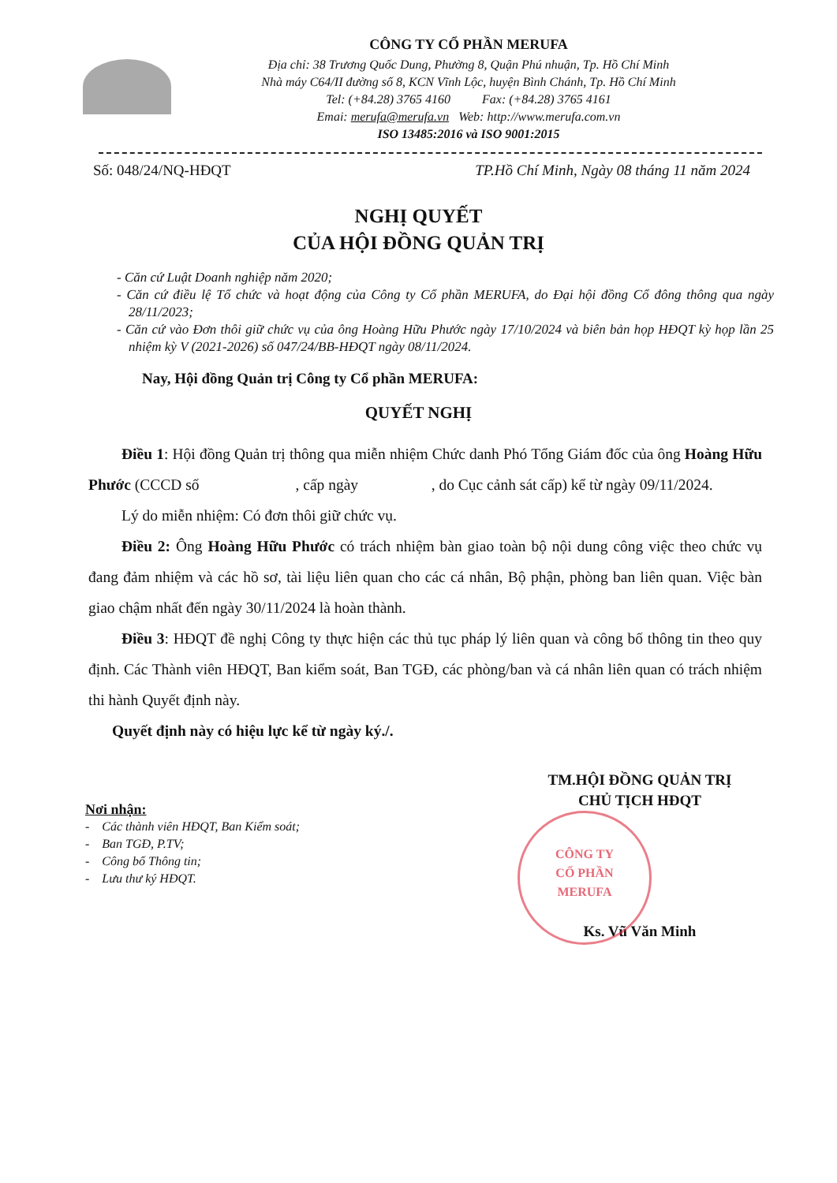CÔNG TY CỔ PHẦN MERUFA
Địa chỉ: 38 Trương Quốc Dung, Phường 8, Quận Phú nhuận, Tp. Hồ Chí Minh
Nhà máy C64/II đường số 8, KCN Vĩnh Lộc, huyện Bình Chánh, Tp. Hồ Chí Minh
Tel: (+84.28) 3765 4160 Fax: (+84.28) 3765 4161
Emai: merufa@merufa.vn Web: http://www.merufa.com.vn
ISO 13485:2016 và ISO 9001:2015
Số: 048/24/NQ-HĐQT TP.Hồ Chí Minh, Ngày 08 tháng 11 năm 2024
NGHỊ QUYẾT
CỦA HỘI ĐỒNG QUẢN TRỊ
- Căn cứ Luật Doanh nghiệp năm 2020;
- Căn cứ điều lệ Tổ chức và hoạt động của Công ty Cổ phần MERUFA, do Đại hội đồng Cổ đông thông qua ngày 28/11/2023;
- Căn cứ vào Đơn thôi giữ chức vụ của ông Hoàng Hữu Phước ngày 17/10/2024 và biên bản họp HĐQT kỳ họp lần 25 nhiệm kỳ V (2021-2026) số 047/24/BB-HĐQT ngày 08/11/2024.
Nay, Hội đồng Quản trị Công ty Cổ phần MERUFA:
QUYẾT NGHỊ
Điều 1: Hội đồng Quản trị thông qua miễn nhiệm Chức danh Phó Tổng Giám đốc của ông Hoàng Hữu Phước (CCCD số , cấp ngày , do Cục cảnh sát cấp) kể từ ngày 09/11/2024.
Lý do miễn nhiệm: Có đơn thôi giữ chức vụ.
Điều 2: Ông Hoàng Hữu Phước có trách nhiệm bàn giao toàn bộ nội dung công việc theo chức vụ đang đảm nhiệm và các hồ sơ, tài liệu liên quan cho các cá nhân, Bộ phận, phòng ban liên quan. Việc bàn giao chậm nhất đến ngày 30/11/2024 là hoàn thành.
Điều 3: HĐQT đề nghị Công ty thực hiện các thủ tục pháp lý liên quan và công bố thông tin theo quy định. Các Thành viên HĐQT, Ban kiểm soát, Ban TGĐ, các phòng/ban và cá nhân liên quan có trách nhiệm thi hành Quyết định này.
Quyết định này có hiệu lực kể từ ngày ký./.
Nơi nhận:
- Các thành viên HĐQT, Ban Kiểm soát;
- Ban TGĐ, P.TV;
- Công bố Thông tin;
- Lưu thư ký HĐQT.
TM.HỘI ĐỒNG QUẢN TRỊ
CHỦ TỊCH HĐQT
CÔNG TY
CỔ PHẦN
MERUFA
Ks. Vũ Văn Minh